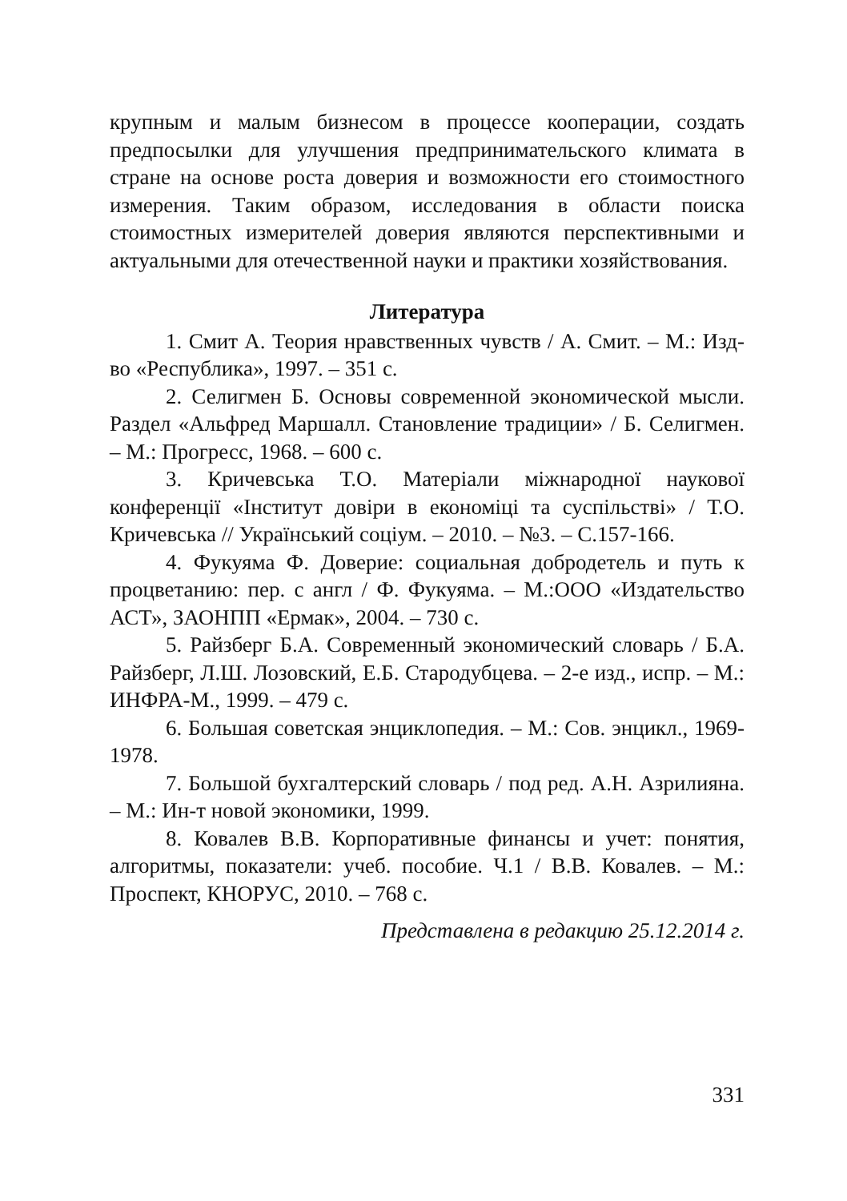крупным и малым бизнесом в процессе кооперации, создать предпосылки для улучшения предпринимательского климата в стране на основе роста доверия и возможности его стоимостного измерения. Таким образом, исследования в области поиска стоимостных измерителей доверия являются перспективными и актуальными для отечественной науки и практики хозяйствования.
Литература
1. Смит А. Теория нравственных чувств / А. Смит. – М.: Изд-во «Республика», 1997. – 351 с.
2. Селигмен Б. Основы современной экономической мысли. Раздел «Альфред Маршалл. Становление традиции» / Б. Селигмен. – М.: Прогресс, 1968. – 600 с.
3. Кричевська Т.О. Матеріали міжнародної наукової конференції «Інститут довіри в економіці та суспільстві» / Т.О. Кричевська // Український соціум. – 2010. – №3. – С.157-166.
4. Фукуяма Ф. Доверие: социальная добродетель и путь к процветанию: пер. с англ / Ф. Фукуяма. – М.:ООО «Издательство АСТ», ЗАОНПП «Ермак», 2004. – 730 с.
5. Райзберг Б.А. Современный экономический словарь / Б.А. Райзберг, Л.Ш. Лозовский, Е.Б. Стародубцева. – 2-е изд., испр. – М.: ИНФРА-М., 1999. – 479 с.
6. Большая советская энциклопедия. – М.: Сов. энцикл., 1969-1978.
7. Большой бухгалтерский словарь / под ред. А.Н. Азрилияна. – М.: Ин-т новой экономики, 1999.
8. Ковалев В.В. Корпоративные финансы и учет: понятия, алгоритмы, показатели: учеб. пособие. Ч.1 / В.В. Ковалев. – М.: Проспект, КНОРУС, 2010. – 768 с.
Представлена в редакцию 25.12.2014 г.
331